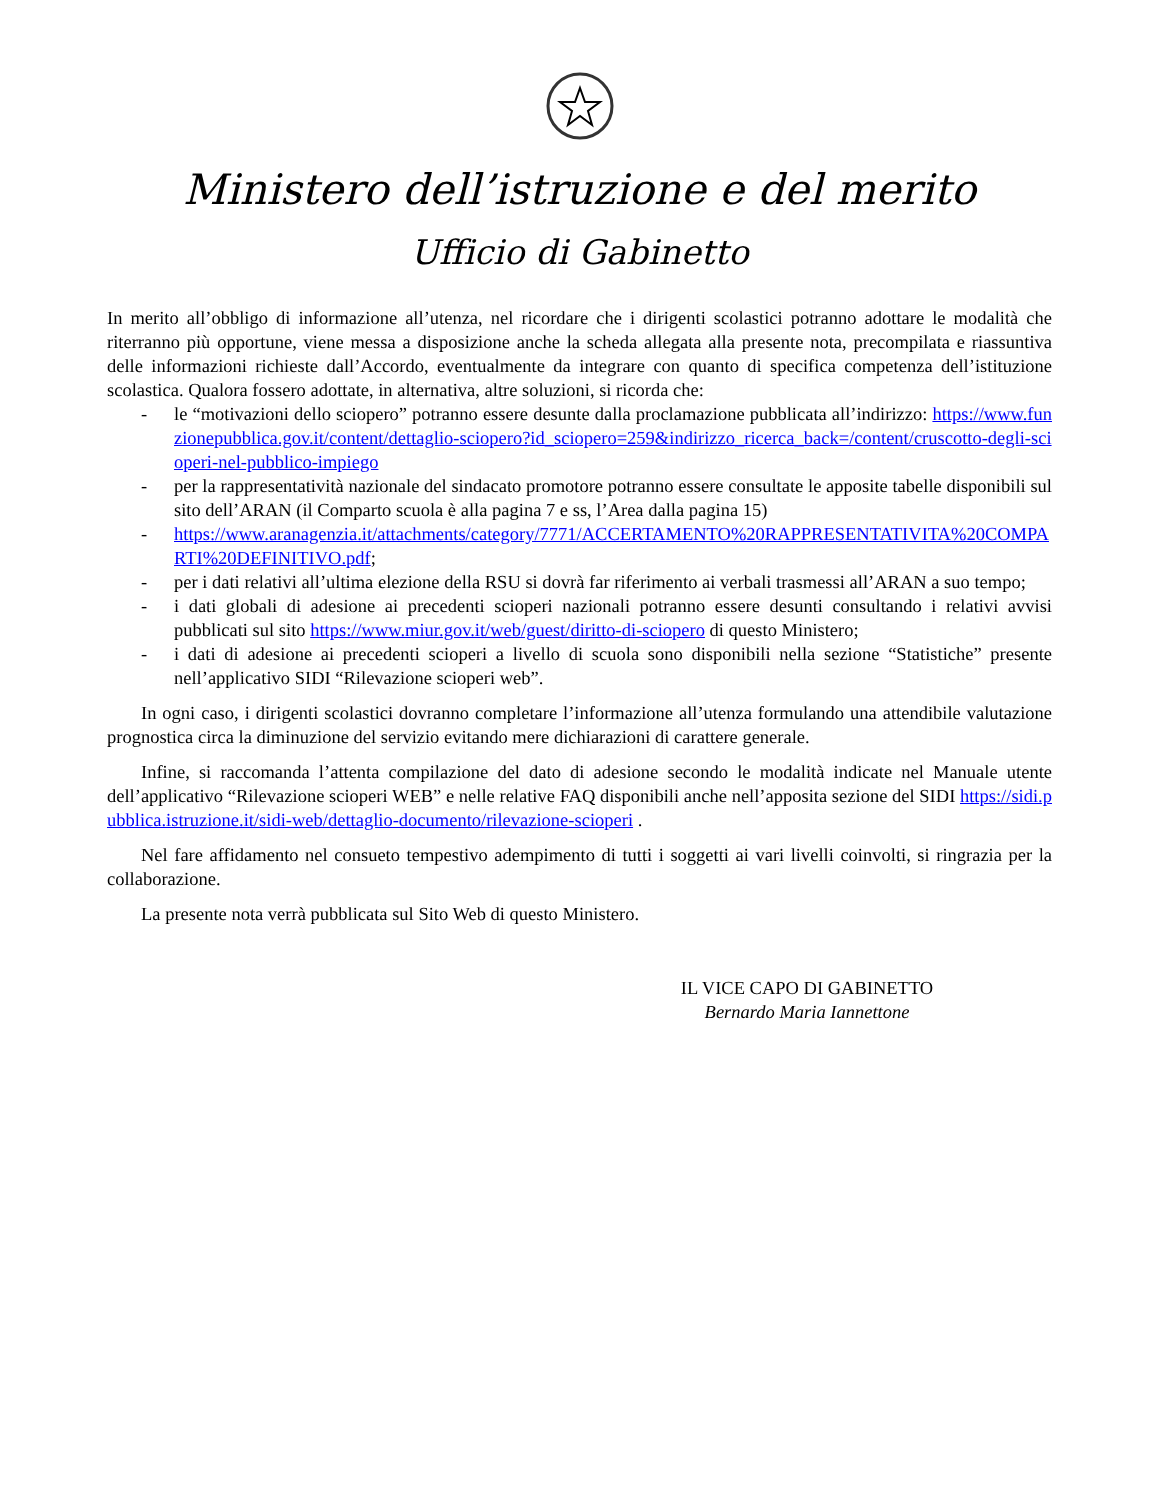Ministero dell’istruzione e del merito
Ufficio di Gabinetto
In merito all’obbligo di informazione all’utenza, nel ricordare che i dirigenti scolastici potranno adottare le modalità che riterranno più opportune, viene messa a disposizione anche la scheda allegata alla presente nota, precompilata e riassuntiva delle informazioni richieste dall’Accordo, eventualmente da integrare con quanto di specifica competenza dell’istituzione scolastica. Qualora fossero adottate, in alternativa, altre soluzioni, si ricorda che:
- le “motivazioni dello sciopero” potranno essere desunte dalla proclamazione pubblicata all’indirizzo: https://www.funzionepubblica.gov.it/content/dettaglio-sciopero?id_sciopero=259&indirizzo_ricerca_back=/content/cruscotto-degli-scioperi-nel-pubblico-impiego
- per la rappresentatività nazionale del sindacato promotore potranno essere consultate le apposite tabelle disponibili sul sito dell’ARAN (il Comparto scuola è alla pagina 7 e ss, l’Area dalla pagina 15)
- https://www.aranagenzia.it/attachments/category/7771/ACCERTAMENTO%20RAPPRESENTATIVITA%20COMPARTI%20DEFINITIVO.pdf;
- per i dati relativi all’ultima elezione della RSU si dovrà far riferimento ai verbali trasmessi all’ARAN a suo tempo;
- i dati globali di adesione ai precedenti scioperi nazionali potranno essere desunti consultando i relativi avvisi pubblicati sul sito https://www.miur.gov.it/web/guest/diritto-di-sciopero di questo Ministero;
- i dati di adesione ai precedenti scioperi a livello di scuola sono disponibili nella sezione “Statistiche” presente nell’applicativo SIDI “Rilevazione scioperi web”.
In ogni caso, i dirigenti scolastici dovranno completare l’informazione all’utenza formulando una attendibile valutazione prognostica circa la diminuzione del servizio evitando mere dichiarazioni di carattere generale.
Infine, si raccomanda l’attenta compilazione del dato di adesione secondo le modalità indicate nel Manuale utente dell’applicativo “Rilevazione scioperi WEB” e nelle relative FAQ disponibili anche nell’apposita sezione del SIDI https://sidi.pubblica.istruzione.it/sidi-web/dettaglio-documento/rilevazione-scioperi .
Nel fare affidamento nel consueto tempestivo adempimento di tutti i soggetti ai vari livelli coinvolti, si ringrazia per la collaborazione.
La presente nota verrà pubblicata sul Sito Web di questo Ministero.
IL VICE CAPO DI GABINETTO
Bernardo Maria Iannettone